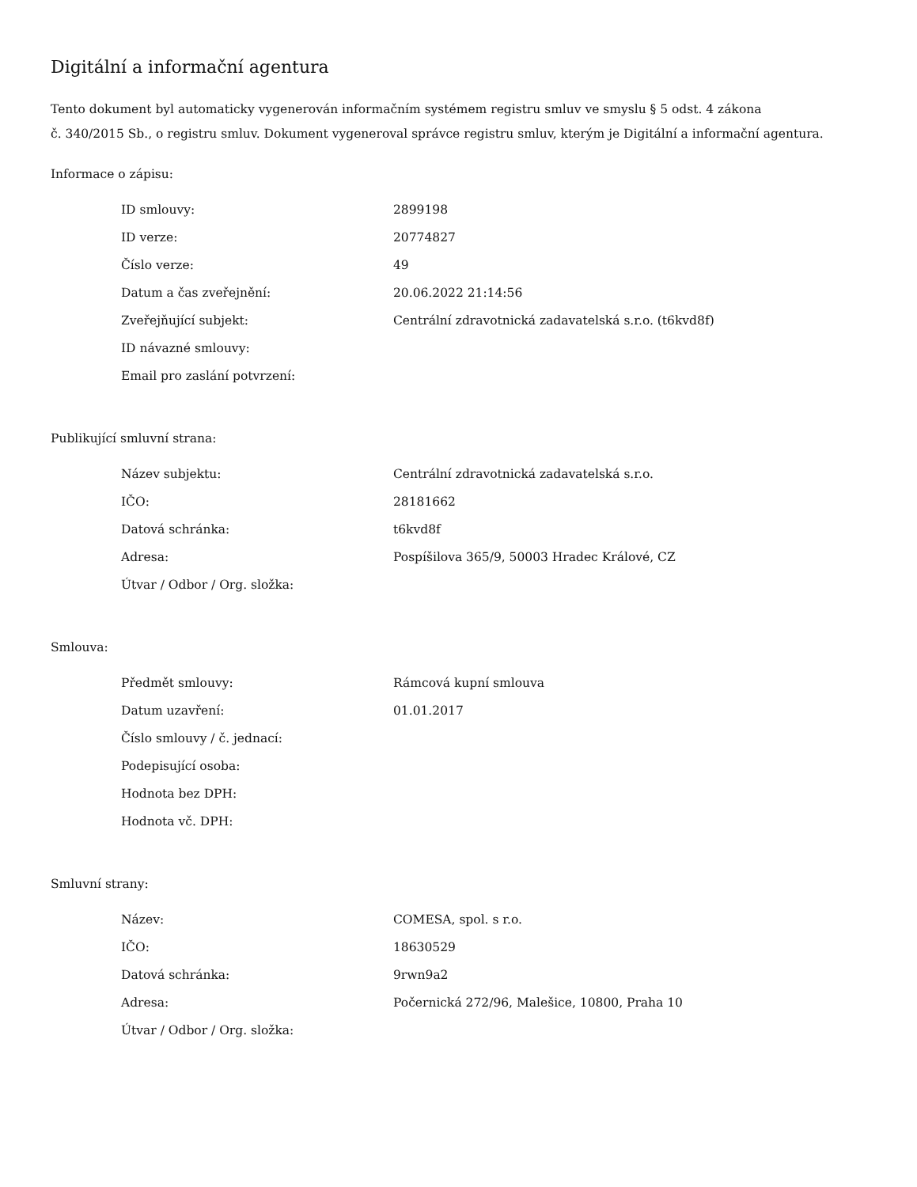Digitální a informační agentura
Tento dokument byl automaticky vygenerován informačním systémem registru smluv ve smyslu § 5 odst. 4 zákona
č. 340/2015 Sb., o registru smluv. Dokument vygeneroval správce registru smluv, kterým je Digitální a informační agentura.
Informace o zápisu:
| ID smlouvy: | 2899198 |
| ID verze: | 20774827 |
| Číslo verze: | 49 |
| Datum a čas zveřejnění: | 20.06.2022 21:14:56 |
| Zveřejňující subjekt: | Centrální zdravotnická zadavatelská s.r.o. (t6kvd8f) |
| ID návazné smlouvy: | |
| Email pro zaslání potvrzení: | |
Publikující smluvní strana:
| Název subjektu: | Centrální zdravotnická zadavatelská s.r.o. |
| IČO: | 28181662 |
| Datová schránka: | t6kvd8f |
| Adresa: | Pospíšilova 365/9, 50003 Hradec Králové, CZ |
| Útvar / Odbor / Org. složka: | |
Smlouva:
| Předmět smlouvy: | Rámcová kupní smlouva |
| Datum uzavření: | 01.01.2017 |
| Číslo smlouvy / č. jednací: | |
| Podepisující osoba: | |
| Hodnota bez DPH: | |
| Hodnota vč. DPH: | |
Smluvní strany:
| Název: | COMESA, spol. s r.o. |
| IČO: | 18630529 |
| Datová schránka: | 9rwn9a2 |
| Adresa: | Počernická 272/96, Malešice, 10800, Praha 10 |
| Útvar / Odbor / Org. složka: | |